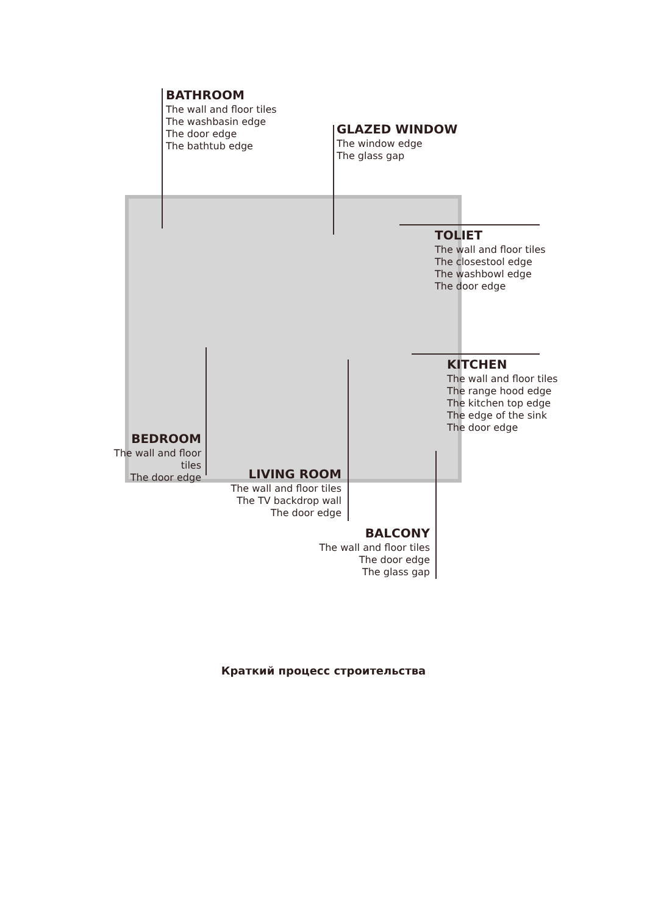BATHROOM
The wall and floor tiles
The washbasin edge
The door edge
The bathtub edge
GLAZED WINDOW
The window edge
The glass gap
TOLIET
The wall and floor tiles
The closestool edge
The washbowl edge
The door edge
KITCHEN
The wall and floor tiles
The range hood edge
The kitchen top edge
The edge of the sink
The door edge
BEDROOM
The wall and floor tiles
The door edge
LIVING ROOM
The wall and floor tiles
The TV backdrop wall
The door edge
BALCONY
The wall and floor tiles
The door edge
The glass gap
Краткий процесс строительства